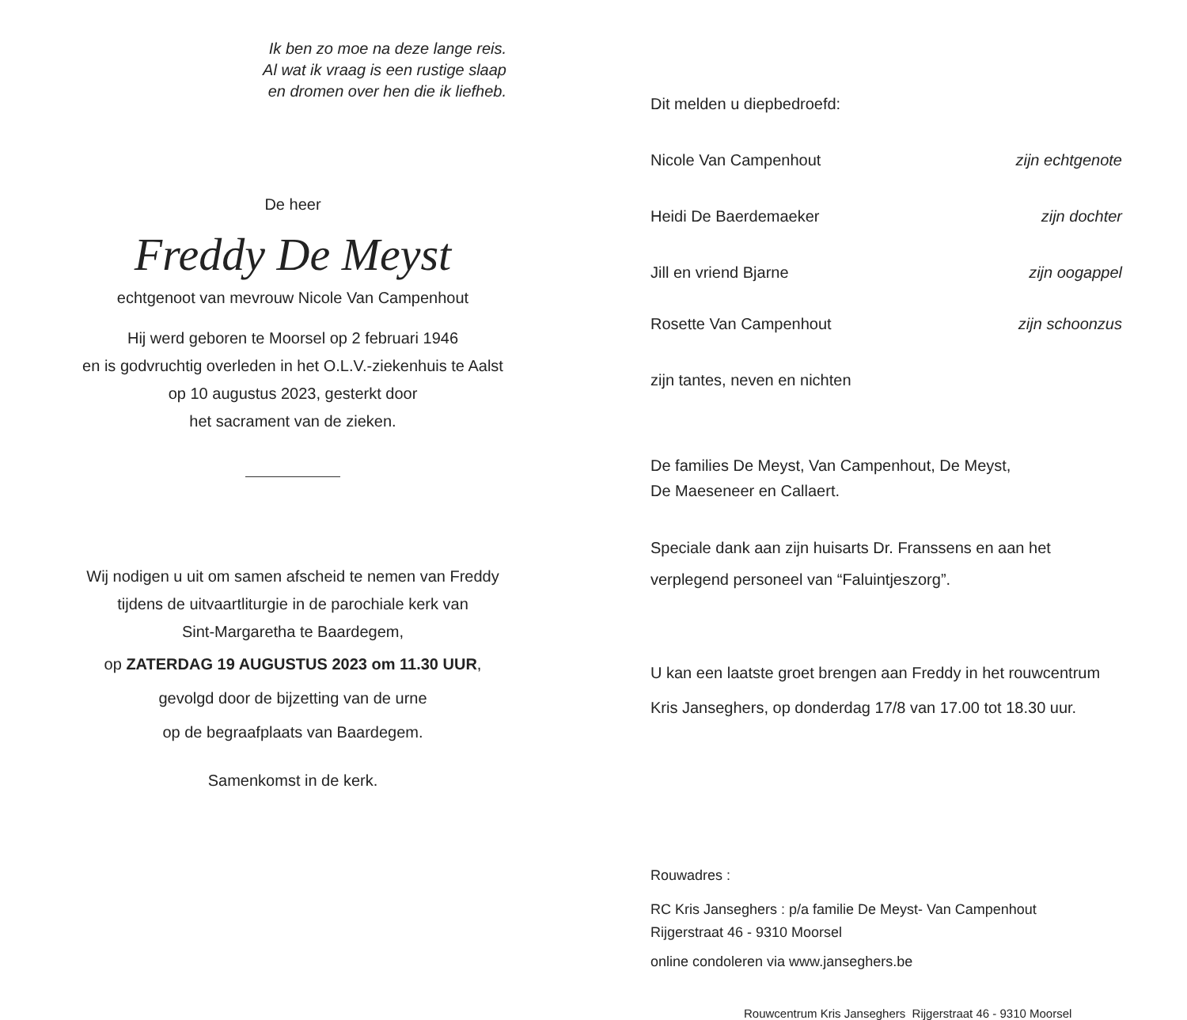Ik ben zo moe na deze lange reis.
Al wat ik vraag is een rustige slaap
en dromen over hen die ik liefheb.
De heer
Freddy De Meyst
echtgenoot van mevrouw Nicole Van Campenhout
Hij werd geboren te Moorsel op 2 februari 1946
en is godvruchtig overleden in het O.L.V.-ziekenhuis te Aalst
op 10 augustus 2023, gesterkt door
het sacrament van de zieken.
Wij nodigen u uit om samen afscheid te nemen van Freddy
tijdens de uitvaartliturgie in de parochiale kerk van
Sint-Margaretha te Baardegem,
op ZATERDAG 19 AUGUSTUS 2023 om 11.30 UUR,
gevolgd door de bijzetting van de urne
op de begraafplaats van Baardegem.
Samenkomst in de kerk.
Dit melden u diepbedroefd:
Nicole Van Campenhout zijn echtgenote
Heidi De Baerdemaeker zijn dochter
Jill en vriend Bjarne zijn oogappel
Rosette Van Campenhout zijn schoonzus
zijn tantes, neven en nichten
De families De Meyst, Van Campenhout, De Meyst,
De Maeseneer en Callaert.
Speciale dank aan zijn huisarts Dr. Franssens en aan het
verplegend personeel van “Faluintjeszorg”.
U kan een laatste groet brengen aan Freddy in het rouwcentrum
Kris Janseghers, op donderdag 17/8 van 17.00 tot 18.30 uur.
Rouwadres :
RC Kris Janseghers : p/a familie De Meyst- Van Campenhout
Rijgerstraat 46 - 9310 Moorsel
online condoleren via www.janseghers.be
Rouwcentrum Kris Janseghers Rijgerstraat 46 - 9310 Moorsel